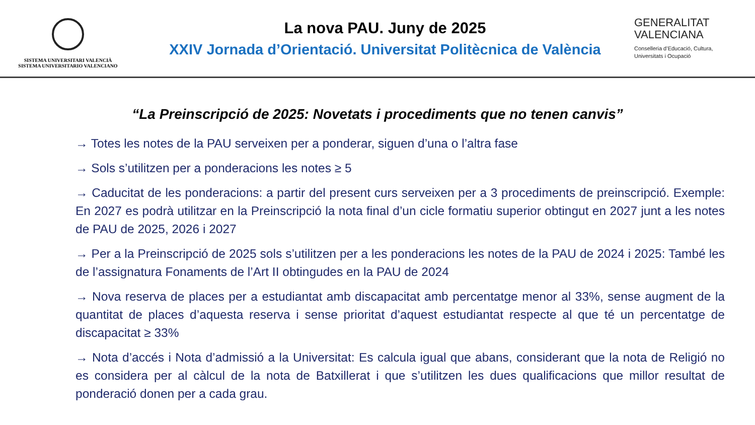SISTEMA UNIVERSITARI VALENCIÀ
SISTEMA UNIVERSITARIO VALENCIANO
La nova PAU. Juny de 2025
XXIV Jornada d’Orientació. Universitat Politècnica de València
GENERALITAT
VALENCIANA
Conselleria d’Educació, Cultura,
Universitats i Ocupació
“La Preinscripció de 2025: Novetats i procediments que no tenen canvis”
→ Totes les notes de la PAU serveixen per a ponderar, siguen d’una o l’altra fase
→ Sols s’utilitzen per a ponderacions les notes ≥ 5
→ Caducitat de les ponderacions: a partir del present curs serveixen per a 3 procediments de preinscripció. Exemple: En 2027 es podrà utilitzar en la Preinscripció la nota final d’un cicle formatiu superior obtingut en 2027 junt a les notes de PAU de 2025, 2026 i 2027
→ Per a la Preinscripció de 2025 sols s’utilitzen per a les ponderacions les notes de la PAU de 2024 i 2025: També les de l’assignatura Fonaments de l’Art II obtingudes en la PAU de 2024
→ Nova reserva de places per a estudiantat amb discapacitat amb percentatge menor al 33%, sense augment de la quantitat de places d’aquesta reserva i sense prioritat d’aquest estudiantat respecte al que té un percentatge de discapacitat ≥ 33%
→ Nota d’accés i Nota d’admissió a la Universitat: Es calcula igual que abans, considerant que la nota de Religió no es considera per al càlcul de la nota de Batxillerat i que s’utilitzen les dues qualificacions que millor resultat de ponderació donen per a cada grau.